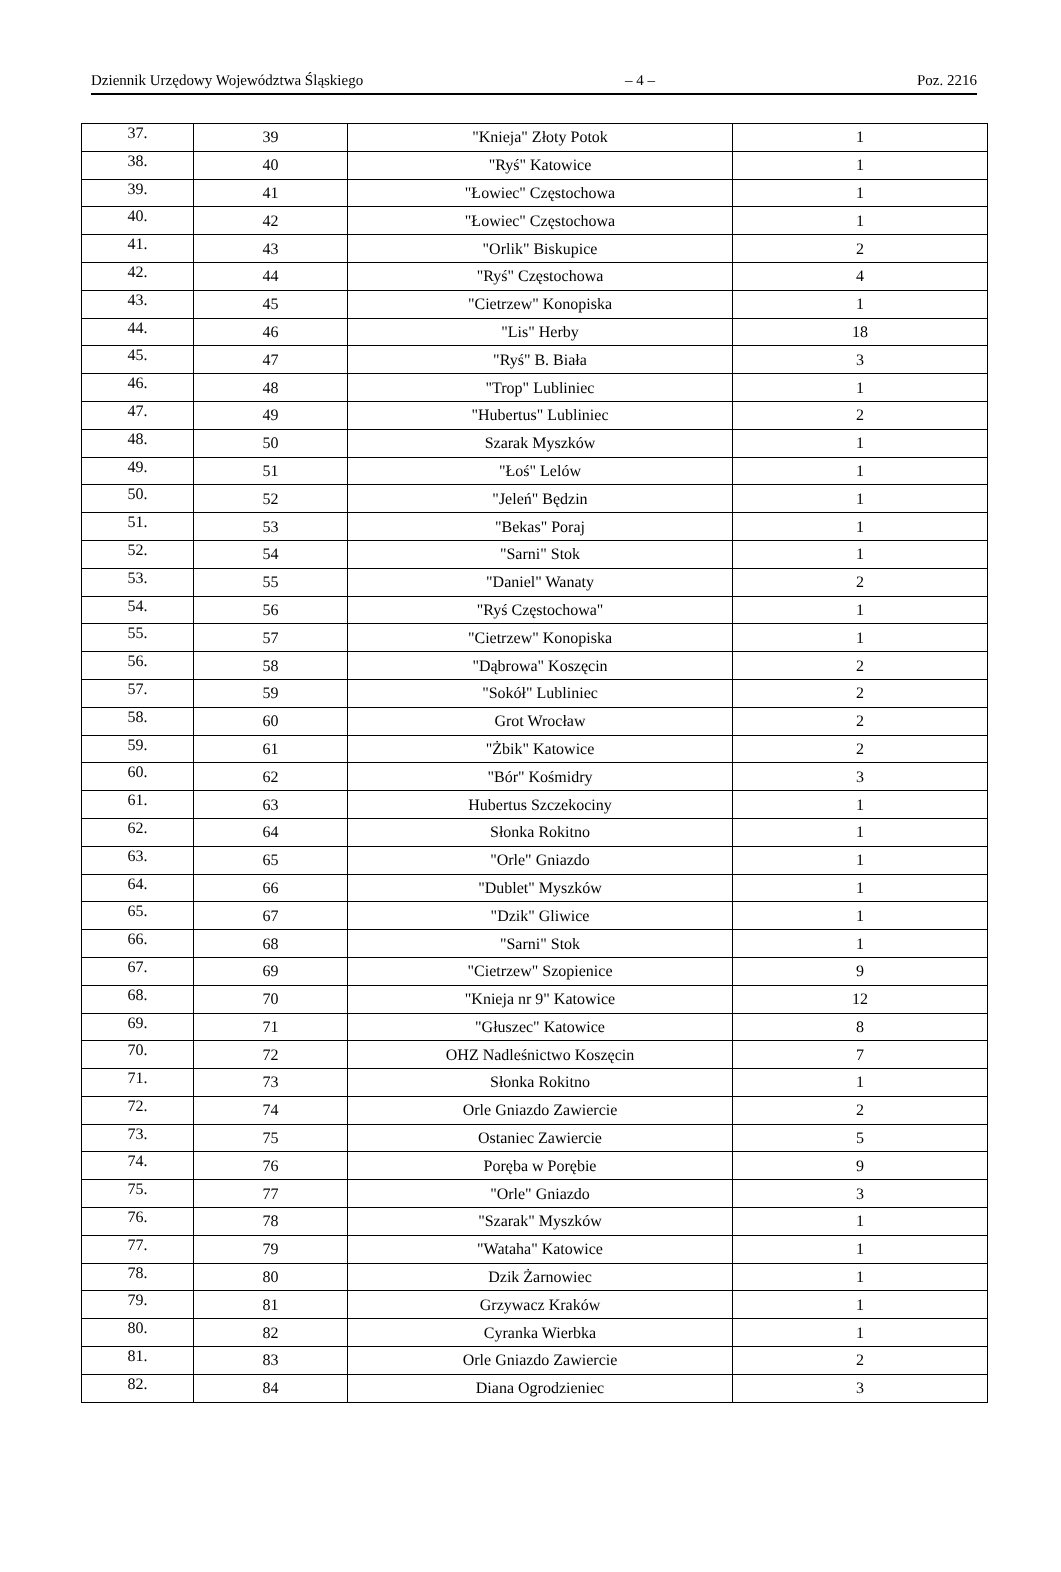Dziennik Urzędowy Województwa Śląskiego – 4 – Poz. 2216
| 37. | 39 | "Knieja" Złoty Potok | 1 |
| 38. | 40 | "Ryś" Katowice | 1 |
| 39. | 41 | "Łowiec" Częstochowa | 1 |
| 40. | 42 | "Łowiec" Częstochowa | 1 |
| 41. | 43 | "Orlik" Biskupice | 2 |
| 42. | 44 | "Ryś" Częstochowa | 4 |
| 43. | 45 | "Cietrzew" Konopiska | 1 |
| 44. | 46 | "Lis" Herby | 18 |
| 45. | 47 | "Ryś" B. Biała | 3 |
| 46. | 48 | "Trop" Lubliniec | 1 |
| 47. | 49 | "Hubertus" Lubliniec | 2 |
| 48. | 50 | Szarak Myszków | 1 |
| 49. | 51 | "Łoś" Lelów | 1 |
| 50. | 52 | "Jeleń" Będzin | 1 |
| 51. | 53 | "Bekas" Poraj | 1 |
| 52. | 54 | "Sarni" Stok | 1 |
| 53. | 55 | "Daniel" Wanaty | 2 |
| 54. | 56 | "Ryś Częstochowa" | 1 |
| 55. | 57 | "Cietrzew" Konopiska | 1 |
| 56. | 58 | "Dąbrowa" Koszęcin | 2 |
| 57. | 59 | "Sokół" Lubliniec | 2 |
| 58. | 60 | Grot Wrocław | 2 |
| 59. | 61 | "Żbik" Katowice | 2 |
| 60. | 62 | "Bór" Kośmidry | 3 |
| 61. | 63 | Hubertus Szczekociny | 1 |
| 62. | 64 | Słonka Rokitno | 1 |
| 63. | 65 | "Orle" Gniazdo | 1 |
| 64. | 66 | "Dublet" Myszków | 1 |
| 65. | 67 | "Dzik" Gliwice | 1 |
| 66. | 68 | "Sarni" Stok | 1 |
| 67. | 69 | "Cietrzew" Szopienice | 9 |
| 68. | 70 | "Knieja nr 9" Katowice | 12 |
| 69. | 71 | "Głuszec" Katowice | 8 |
| 70. | 72 | OHZ Nadleśnictwo Koszęcin | 7 |
| 71. | 73 | Słonka Rokitno | 1 |
| 72. | 74 | Orle Gniazdo Zawiercie | 2 |
| 73. | 75 | Ostaniec Zawiercie | 5 |
| 74. | 76 | Poręba w Porębie | 9 |
| 75. | 77 | "Orle" Gniazdo | 3 |
| 76. | 78 | "Szarak" Myszków | 1 |
| 77. | 79 | "Wataha" Katowice | 1 |
| 78. | 80 | Dzik Żarnowiec | 1 |
| 79. | 81 | Grzywacz Kraków | 1 |
| 80. | 82 | Cyranka Wierbka | 1 |
| 81. | 83 | Orle Gniazdo Zawiercie | 2 |
| 82. | 84 | Diana Ogrodzieniec | 3 |